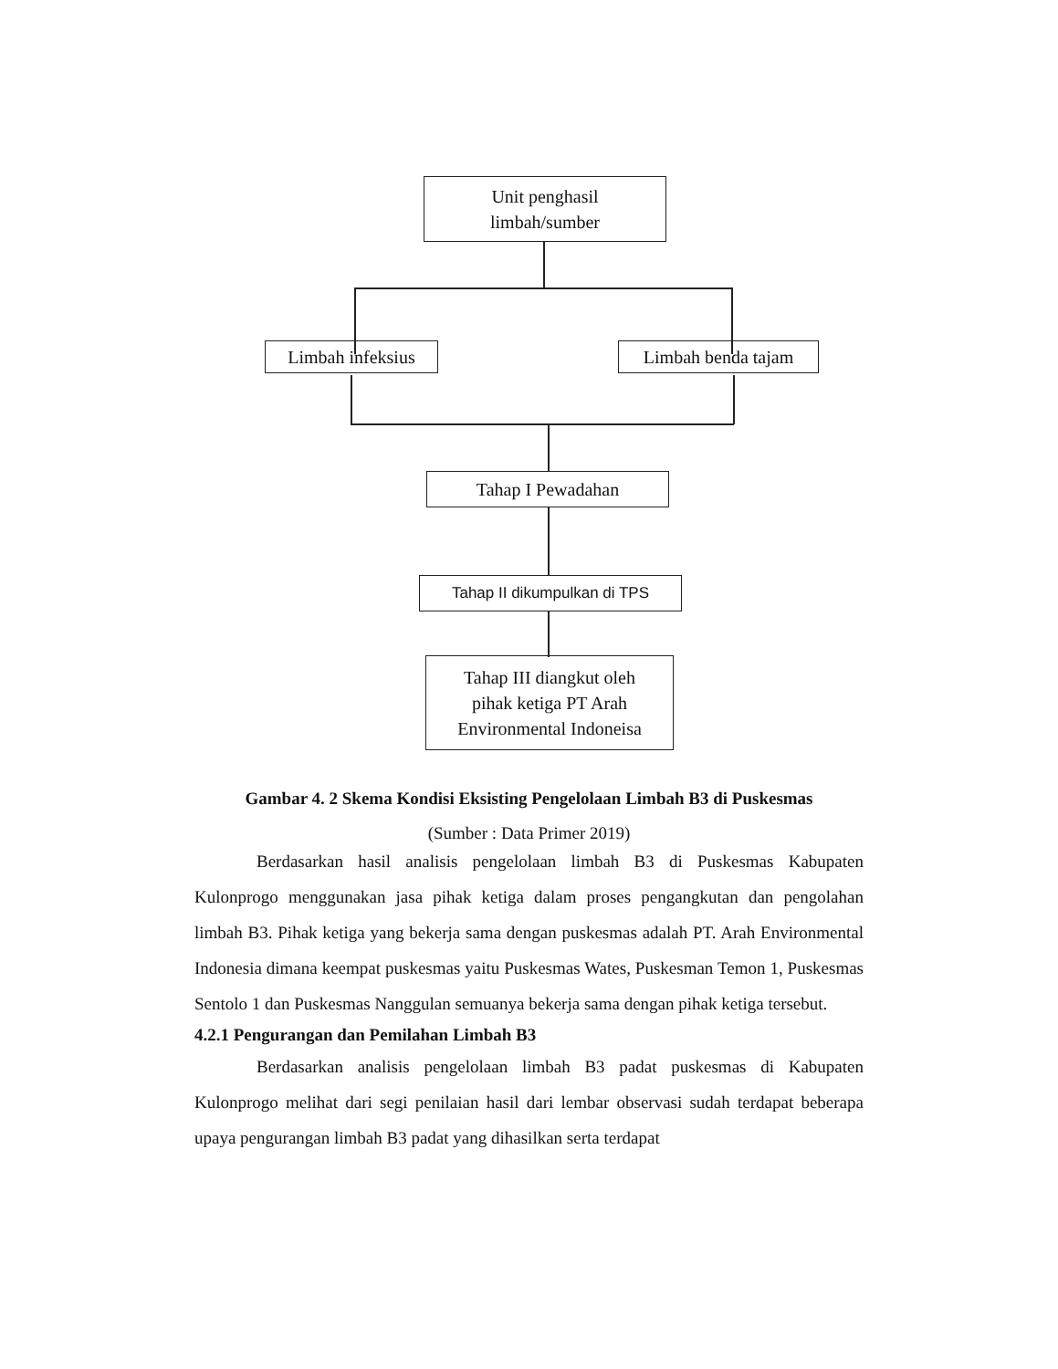Unit penghasil
limbah/sumber
Limbah infeksius
Limbah benda tajam
Tahap I Pewadahan
Tahap II dikumpulkan di TPS
Tahap III diangkut oleh
pihak ketiga PT Arah
Environmental Indoneisa
Gambar 4. 2 Skema Kondisi Eksisting Pengelolaan Limbah B3 di Puskesmas
(Sumber : Data Primer 2019)
Berdasarkan hasil analisis pengelolaan limbah B3 di Puskesmas Kabupaten Kulonprogo menggunakan jasa pihak ketiga dalam proses pengangkutan dan pengolahan limbah B3. Pihak ketiga yang bekerja sama dengan puskesmas adalah PT. Arah Environmental Indonesia dimana keempat puskesmas yaitu Puskesmas Wates, Puskesman Temon 1, Puskesmas Sentolo 1 dan Puskesmas Nanggulan semuanya bekerja sama dengan pihak ketiga tersebut.
4.2.1 Pengurangan dan Pemilahan Limbah B3
Berdasarkan analisis pengelolaan limbah B3 padat puskesmas di Kabupaten Kulonprogo melihat dari segi penilaian hasil dari lembar observasi sudah terdapat beberapa upaya pengurangan limbah B3 padat yang dihasilkan serta terdapat